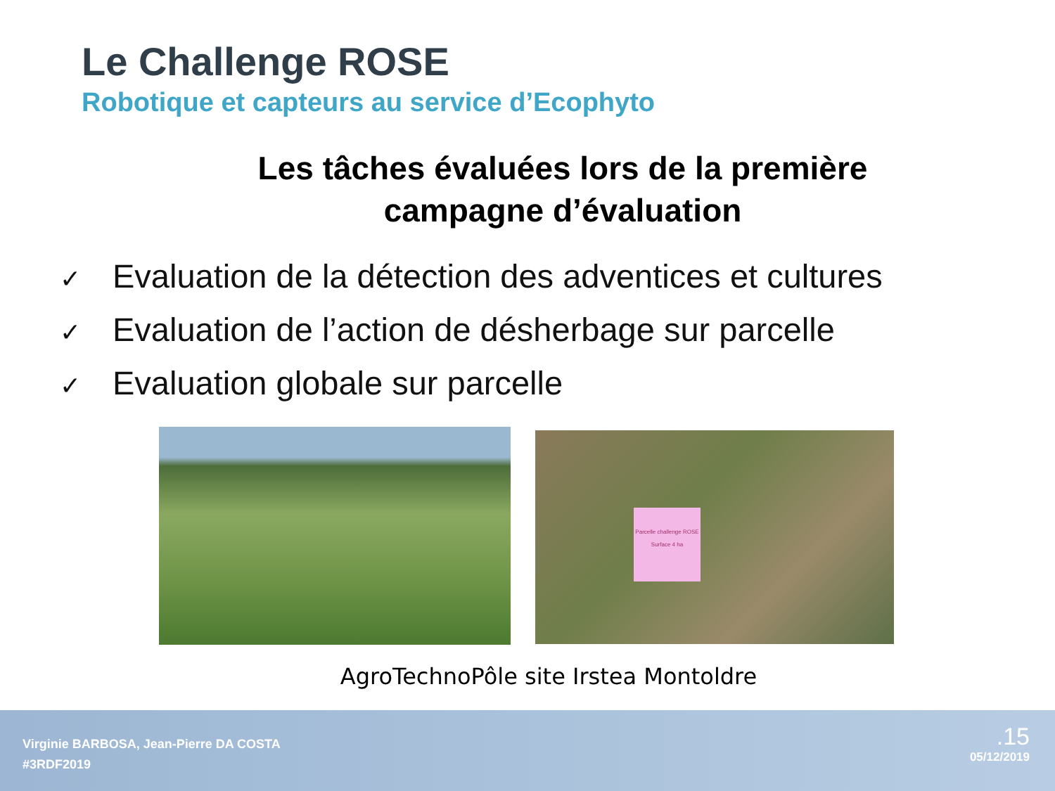Le Challenge ROSE
Robotique et capteurs au service d’Ecophyto
Les tâches évaluées lors de la première campagne d’évaluation
✓ Evaluation de la détection des adventices et cultures
✓ Evaluation de l’action de désherbage sur parcelle
✓ Evaluation globale sur parcelle
Parcelle challenge ROSE
Surface 4 ha
AgroTechnoPôle site Irstea Montoldre
Virginie BARBOSA, Jean-Pierre DA COSTA
#3RDF2019
.15
05/12/2019